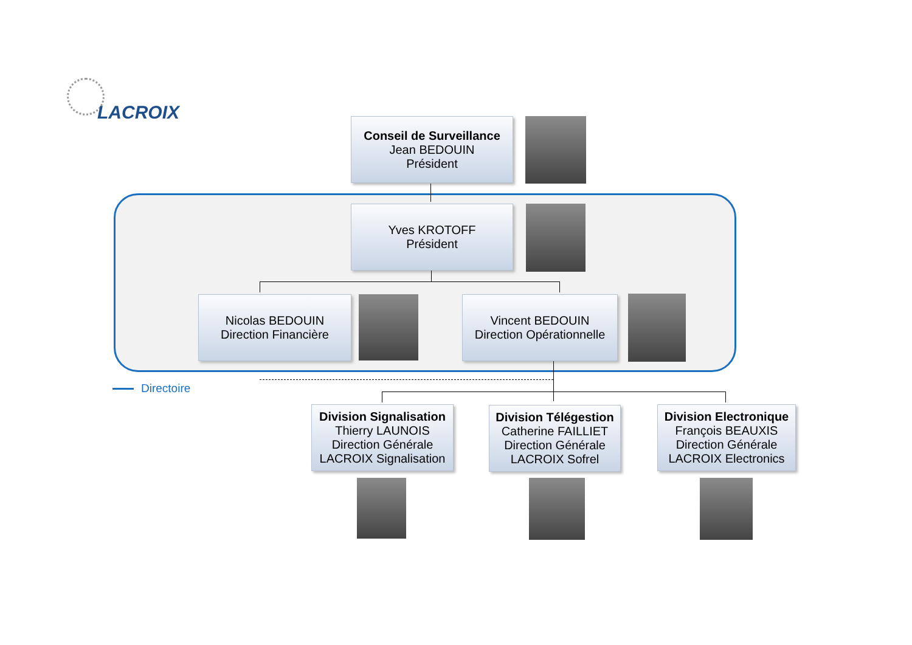LACROIX
Conseil de Surveillance
Jean BEDOUIN
Président
Yves KROTOFF
Président
Nicolas BEDOUIN
Direction Financière
Vincent BEDOUIN
Direction Opérationnelle
Directoire
Division Signalisation
Thierry LAUNOIS
Direction Générale
LACROIX Signalisation
Division Télégestion
Catherine FAILLIET
Direction Générale
LACROIX Sofrel
Division Electronique
François BEAUXIS
Direction Générale
LACROIX Electronics